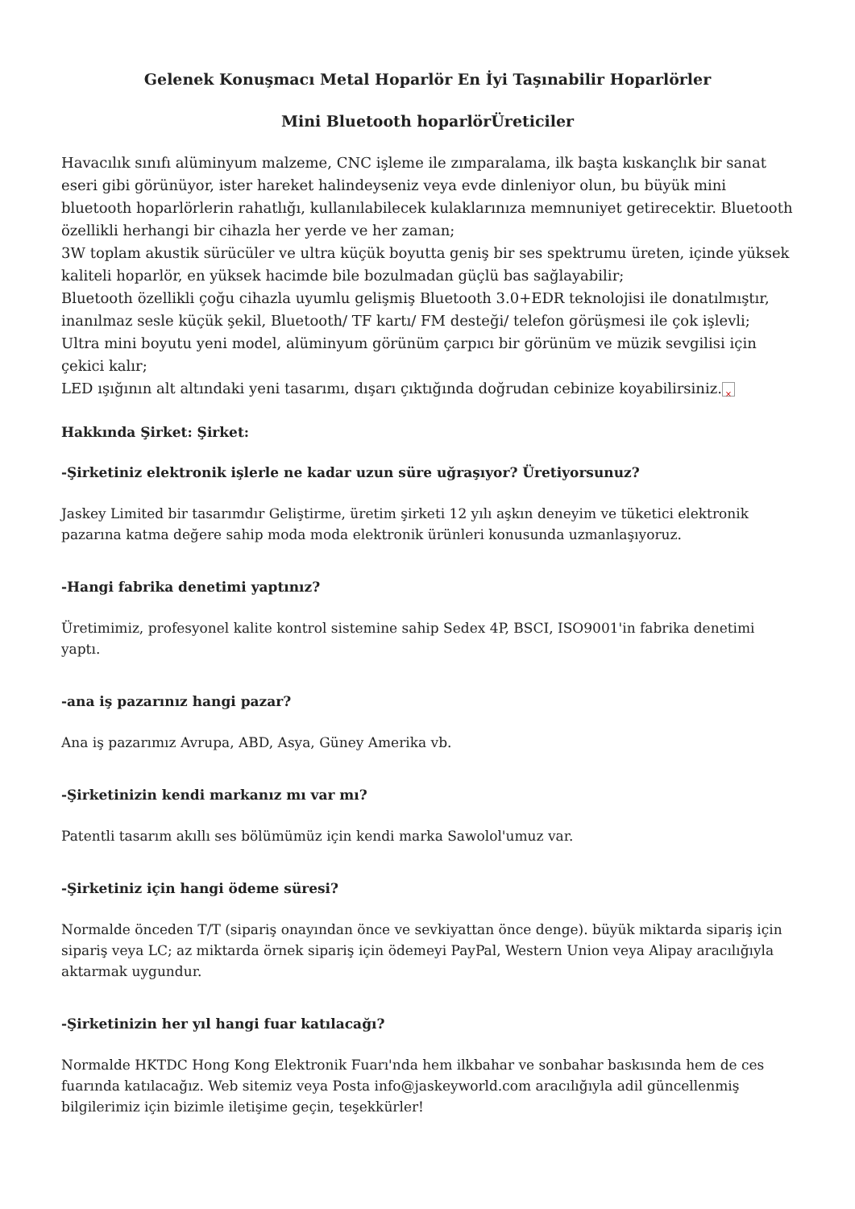Gelenek Konuşmacı Metal Hoparlör En İyi Taşınabilir Hoparlörler
Mini Bluetooth hoparlörÜreticiler
Havacılık sınıfı alüminyum malzeme, CNC işleme ile zımparalama, ilk başta kıskançlık bir sanat eseri gibi görünüyor, ister hareket halindeyseniz veya evde dinleniyor olun, bu büyük mini bluetooth hoparlörlerin rahatlığı, kullanılabilecek kulaklarınıza memnuniyet getirecektir. Bluetooth özellikli herhangi bir cihazla her yerde ve her zaman;
3W toplam akustik sürücüler ve ultra küçük boyutta geniş bir ses spektrumu üreten, içinde yüksek kaliteli hoparlör, en yüksek hacimde bile bozulmadan güçlü bas sağlayabilir;
Bluetooth özellikli çoğu cihazla uyumlu gelişmiş Bluetooth 3.0+EDR teknolojisi ile donatılmıştır, inanılmaz sesle küçük şekil, Bluetooth/ TF kartı/ FM desteği/ telefon görüşmesi ile çok işlevli;
Ultra mini boyutu yeni model, alüminyum görünüm çarpıcı bir görünüm ve müzik sevgilisi için çekici kalır;
LED ışığının alt altındaki yeni tasarımı, dışarı çıktığında doğrudan cebinize koyabilirsiniz. ×
Hakkında Şirket: Şirket:
-Şirketiniz elektronik işlerle ne kadar uzun süre uğraşıyor? Üretiyorsunuz?
Jaskey Limited bir tasarımdır Geliştirme, üretim şirketi 12 yılı aşkın deneyim ve tüketici elektronik pazarına katma değere sahip moda moda elektronik ürünleri konusunda uzmanlaşıyoruz.
-Hangi fabrika denetimi yaptınız?
Üretimimiz, profesyonel kalite kontrol sistemine sahip Sedex 4P, BSCI, ISO9001'in fabrika denetimi yaptı.
-ana iş pazarınız hangi pazar?
Ana iş pazarımız Avrupa, ABD, Asya, Güney Amerika vb.
-Şirketinizin kendi markanız mı var mı?
Patentli tasarım akıllı ses bölümümüz için kendi marka Sawolol'umuz var.
-Şirketiniz için hangi ödeme süresi?
Normalde önceden T/T (sipariş onayından önce ve sevkiyattan önce denge). büyük miktarda sipariş için sipariş veya LC; az miktarda örnek sipariş için ödemeyi PayPal, Western Union veya Alipay aracılığıyla aktarmak uygundur.
-Şirketinizin her yıl hangi fuar katılacağı?
Normalde HKTDC Hong Kong Elektronik Fuarı'nda hem ilkbahar ve sonbahar baskısında hem de ces fuarında katılacağız. Web sitemiz veya Posta info@jaskeyworld.com aracılığıyla adil güncellenmiş bilgilerimiz için bizimle iletişime geçin, teşekkürler!